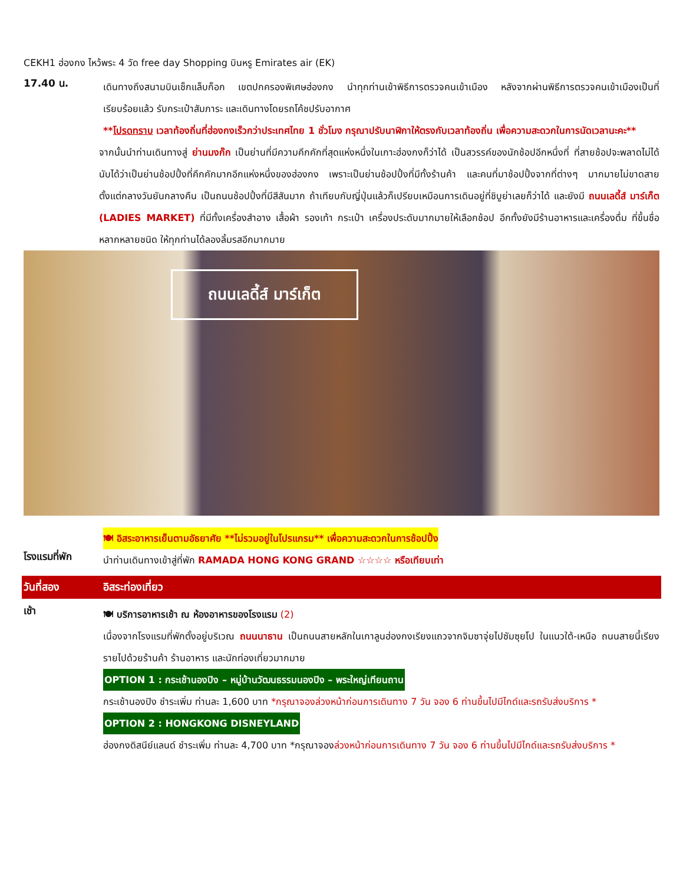CEKH1 ฮ่องกง ไหว้พระ 4 วัด free day Shopping บินหรู Emirates air (EK)
17.40 น.
เดินทางถึงสนามบินเช็กแล็บก็อก เขตปกครองพิเศษฮ่องกง นำทุกท่านเข้าพิธีการตรวจคนเข้าเมือง หลังจากผ่านพิธีการตรวจคนเข้าเมืองเป็นที่เรียบร้อยแล้ว รับกระเป๋าสัมภาระ และเดินทางโดยรถโค้ชปรับอากาศ
**โปรดทราบ เวลาท้องถิ่นที่ฮ่องกงเร็วกว่าประเทศไทย 1 ชั่วโมง กรุณาปรับนาฬิกาให้ตรงกับเวลาท้องถิ่น เพื่อความสะดวกในการนัดเวลานะคะ**
จากนั้นนำท่านเดินทางสู่ ย่านมงก๊ก เป็นย่านที่มีความคึกคักที่สุดแห่งหนึ่งในเกาะฮ่องกงก็ว่าได้ เป็นสวรรค์ของนักช้อปอีกหนึ่งที่ ที่สายช้อปจะพลาดไม่ได้ นับได้ว่าเป็นย่านช้อปปิ้งที่คึกคักมากอีกแห่งหนึ่งของฮ่องกง เพราะเป็นย่านช้อปปิ้งที่มีทั้งร้านค้า และคนที่มาช้อปปิ้งจากที่ต่างๆ มากมายไม่ขาดสายตั้งแต่กลางวันยันกลางคืน เป็นถนนช้อปปิ้งที่มีสีสันมาก ถ้าเทียบกับญี่ปุ่นแล้วก็เปรียบเหมือนการเดินอยู่ที่ชิบูย่าเลยก็ว่าได้ และยังมี ถนนเลดี้ส์ มาร์เก็ต (LADIES MARKET) ที่มีทั้งเครื่องสำอาง เสื้อผ้า รองเท้า กระเป๋า เครื่องประดับมากมายให้เลือกช้อป อีกทั้งยังมีร้านอาหารและเครื่องดื่ม ที่ขึ้นชื่อหลากหลายชนิด ให้ทุกท่านได้ลองลิ้มรสอีกมากมาย
ถนนเลดี้ส์ มาร์เก็ต
🍽 อิสระอาหารเย็นตามอัธยาศัย **ไม่รวมอยู่ในโปรแกรม** เพื่อความสะดวกในการช้อปปิ้ง
โรงแรมที่พัก
นำท่านเดินทางเข้าสู่ที่พัก RAMADA HONG KONG GRAND ☆☆☆☆ หรือเทียบเท่า
วันที่สอง อิสระท่องเที่ยว
เช้า
🍽 บริการอาหารเช้า ณ ห้องอาหารของโรงแรม (2)
เนื่องจากโรงแรมที่พักตั้งอยู่บริเวณ ถนนนาธาน เป็นถนนสายหลักในเกาลูนฮ่องกงเรียงแถวจากจิมซาจุ่ยไปซัมซุยโป ในแนวใต้-เหนือ ถนนสายนี้เรียงรายไปด้วยร้านค้า ร้านอาหาร และนักท่องเที่ยวมากมาย
OPTION 1 : กระเช้านองปิง – หมู่บ้านวัฒนธรรมนองปิง – พระใหญ่เทียนถาน
กระเช้านองปิง ชำระเพิ่ม ท่านละ 1,600 บาท *กรุณาจองล่วงหน้าก่อนการเดินทาง 7 วัน จอง 6 ท่านขึ้นไปมีไกด์และรถรับส่งบริการ *
OPTION 2 : HONGKONG DISNEYLAND
ฮ่องกงดิสนีย์แลนด์ ชำระเพิ่ม ท่านละ 4,700 บาท *กรุณาจองล่วงหน้าก่อนการเดินทาง 7 วัน จอง 6 ท่านขึ้นไปมีไกด์และรถรับส่งบริการ *